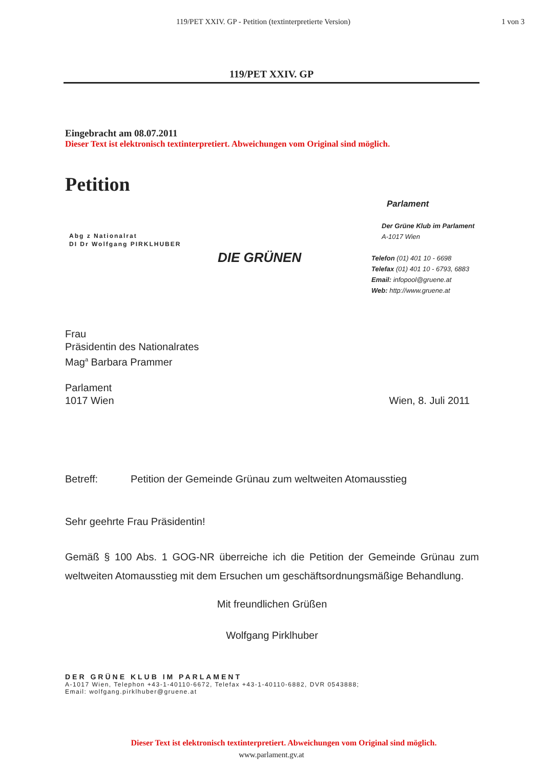119/PET XXIV. GP - Petition (textinterpretierte Version) 1 von 3
119/PET XXIV. GP
Eingebracht am 08.07.2011
Dieser Text ist elektronisch textinterpretiert. Abweichungen vom Original sind möglich.
Petition
Abg z Nationalrat
DI Dr Wolfgang PIRKLHUBER
DIE GRÜNEN
Parlament
Der Grüne Klub im Parlament
A-1017 Wien
Telefon (01) 401 10 - 6698
Telefax (01) 401 10 - 6793, 6883
Email: infopool@gruene.at
Web: http://www.gruene.at
Frau
Präsidentin des Nationalrates
Mag<sup>a</sup> Barbara Prammer
Parlament
1017 Wien Wien, 8. Juli 2011
Betreff: Petition der Gemeinde Grünau zum weltweiten Atomausstieg
Sehr geehrte Frau Präsidentin!
Gemäß § 100 Abs. 1 GOG-NR überreiche ich die Petition der Gemeinde Grünau zum weltweiten Atomausstieg mit dem Ersuchen um geschäftsordnungsmäßige Behandlung.
Mit freundlichen Grüßen
Wolfgang Pirklhuber
DER GRÜNE KLUB IM PARLAMENT
A-1017 Wien, Telephon +43-1-40110-6672, Telefax +43-1-40110-6882, DVR 0543888;
Email: wolfgang.pirklhuber@gruene.at
Dieser Text ist elektronisch textinterpretiert. Abweichungen vom Original sind möglich.
www.parlament.gv.at